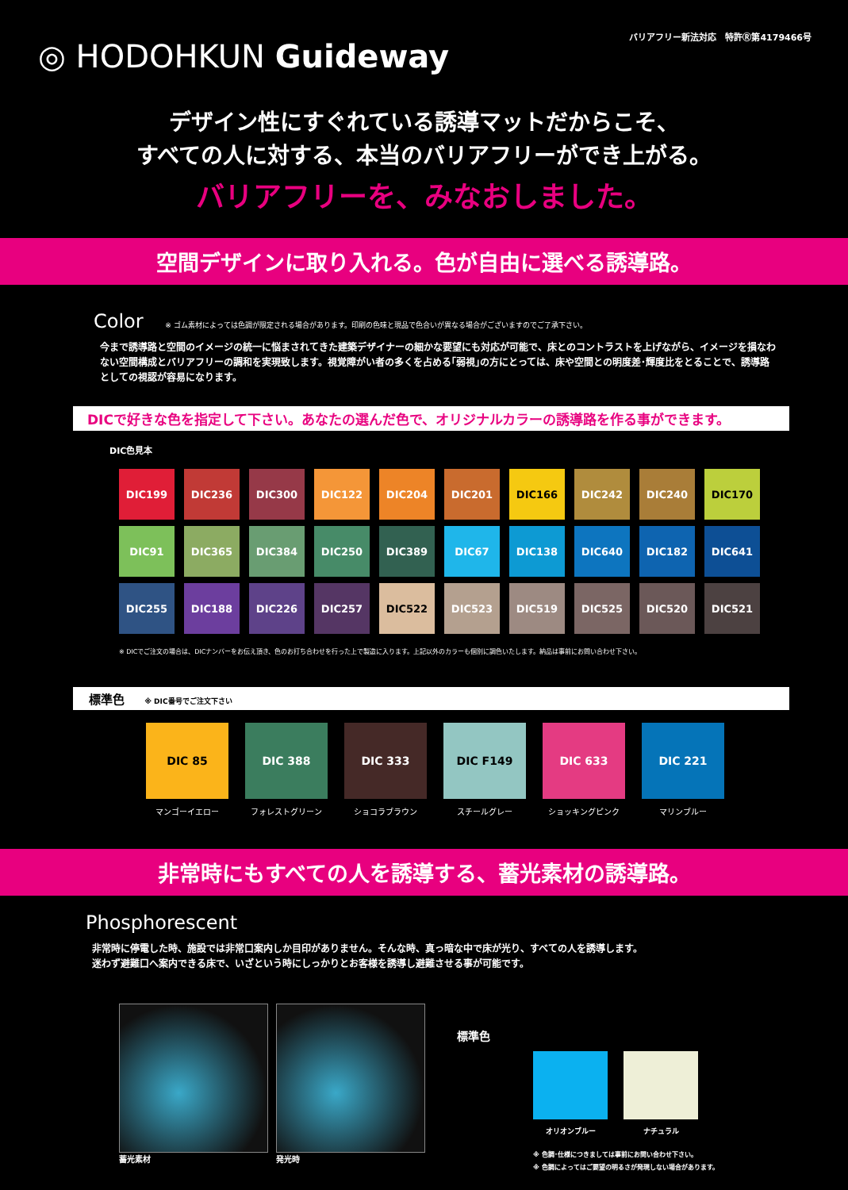◎ HODOHKUN Guideway
バリアフリー新法対応　特許Ⓡ第4179466号
デザイン性にすぐれている誘導マットだからこそ、
すべての人に対する、本当のバリアフリーができ上がる。
バリアフリーを、みなおしました。
空間デザインに取り入れる。色が自由に選べる誘導路。
Color ※ ゴム素材によっては色調が限定される場合があります。印刷の色味と現品で色合いが異なる場合がございますのでご了承下さい。
今まで誘導路と空間のイメージの統一に悩まされてきた建築デザイナーの細かな要望にも対応が可能で、床とのコントラストを上げながら、イメージを損なわない空間構成とバリアフリーの調和を実現致します。視覚障がい者の多くを占める｢弱視｣の方にとっては、床や空間との明度差･輝度比をとることで、誘導路としての視認が容易になります。
DICで好きな色を指定して下さい。あなたの選んだ色で、オリジナルカラーの誘導路を作る事ができます。
DIC色見本
DIC199
DIC236
DIC300
DIC122
DIC204
DIC201
DIC166
DIC242
DIC240
DIC170
DIC91
DIC365
DIC384
DIC250
DIC389
DIC67
DIC138
DIC640
DIC182
DIC641
DIC255
DIC188
DIC226
DIC257
DIC522
DIC523
DIC519
DIC525
DIC520
DIC521
※ DICでご注文の場合は、DICナンバーをお伝え頂き、色のお打ち合わせを行った上で製造に入ります。上記以外のカラーも個別に調色いたします。納品は事前にお問い合わせ下さい。
標準色 ※ DIC番号でご注文下さい
DIC 85
マンゴーイエロー
DIC 388
フォレストグリーン
DIC 333
ショコラブラウン
DIC F149
スチールグレー
DIC 633
ショッキングピンク
DIC 221
マリンブルー
非常時にもすべての人を誘導する、蓄光素材の誘導路。
Phosphorescent
非常時に停電した時、施設では非常口案内しか目印がありません。そんな時、真っ暗な中で床が光り、すべての人を誘導します。
迷わず避難口へ案内できる床で、いざという時にしっかりとお客様を誘導し避難させる事が可能です。
蓄光素材 発光時
標準色
オリオンブルー ナチュラル
※ 色調･仕様につきましては事前にお問い合わせ下さい。
※ 色調によってはご要望の明るさが発現しない場合があります。